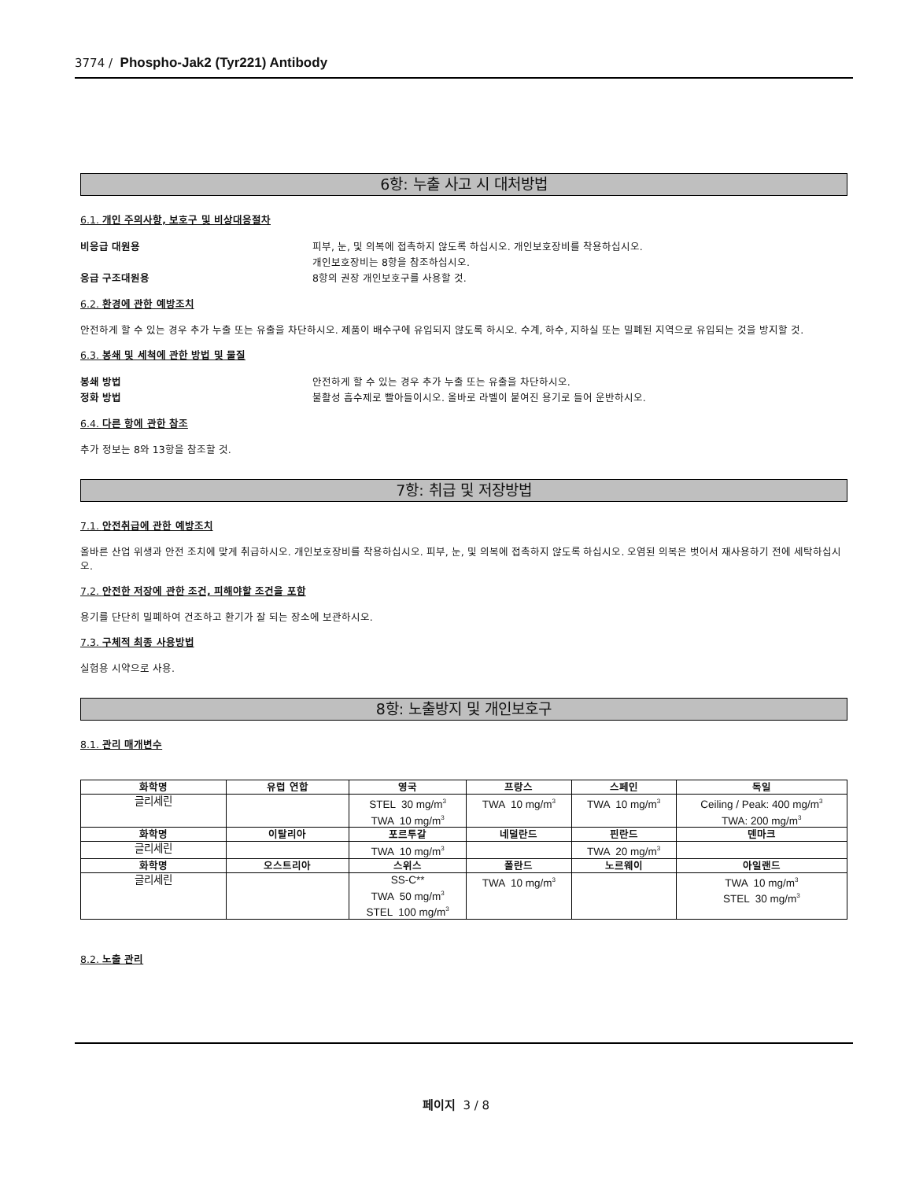3774 / Phospho-Jak2 (Tyr221) Antibody
6항: 누출 사고 시 대처방법
6.1. 개인 주의사항, 보호구 및 비상대응절차
비응급 대원용 피부, 눈, 및 의복에 접촉하지 않도록 하십시오. 개인보호장비를 착용하십시오.
개인보호장비는 8항을 참조하십시오.
응급 구조대원용 8항의 권장 개인보호구를 사용할 것.
6.2. 환경에 관한 예방조치
안전하게 할 수 있는 경우 추가 누출 또는 유출을 차단하시오. 제품이 배수구에 유입되지 않도록 하시오. 수계, 하수, 지하실 또는 밀폐된 지역으로 유입되는 것을 방지할 것.
6.3. 봉쇄 및 세척에 관한 방법 및 물질
봉쇄 방법 안전하게 할 수 있는 경우 추가 누출 또는 유출을 차단하시오.
정화 방법 불활성 흡수제로 빨아들이시오. 올바로 라벨이 붙여진 용기로 들어 운반하시오.
6.4. 다른 항에 관한 참조
추가 정보는 8와 13항을 참조할 것.
7항: 취급 및 저장방법
7.1. 안전취급에 관한 예방조치
올바른 산업 위생과 안전 조치에 맞게 취급하시오. 개인보호장비를 착용하십시오. 피부, 눈, 및 의복에 접촉하지 않도록 하십시오. 오염된 의복은 벗어서 재사용하기 전에 세탁하십시오.
7.2. 안전한 저장에 관한 조건, 피해야할 조건을 포함
용기를 단단히 밀폐하여 건조하고 환기가 잘 되는 장소에 보관하시오.
7.3. 구체적 최종 사용방법
실험용 시약으로 사용.
8항: 노출방지 및 개인보호구
8.1. 관리 매개변수
| 화학명 | 유럽 연합 | 영국 | 프랑스 | 스페인 | 독일 |
| --- | --- | --- | --- | --- | --- |
| 글리세린 | | STEL 30 mg/m<sup>3</sup> TWA 10 mg/m<sup>3</sup> | TWA 10 mg/m<sup>3</sup> | TWA 10 mg/m<sup>3</sup> | Ceiling / Peak: 400 mg/m<sup>3</sup> TWA: 200 mg/m<sup>3</sup> |
| 화학명 | 이탈리아 | 포르투갈 | 네덜란드 | 핀란드 | 덴마크 |
| 글리세린 | | TWA 10 mg/m<sup>3</sup> | | TWA 20 mg/m<sup>3</sup> | |
| 화학명 | 오스트리아 | 스위스 | 폴란드 | 노르웨이 | 아일랜드 |
| 글리세린 | | SS-C** TWA 50 mg/m<sup>3</sup> STEL 100 mg/m<sup>3</sup> | TWA 10 mg/m<sup>3</sup> | | TWA 10 mg/m<sup>3</sup> STEL 30 mg/m<sup>3</sup> |
8.2. 노출 관리
페이지 3 / 8